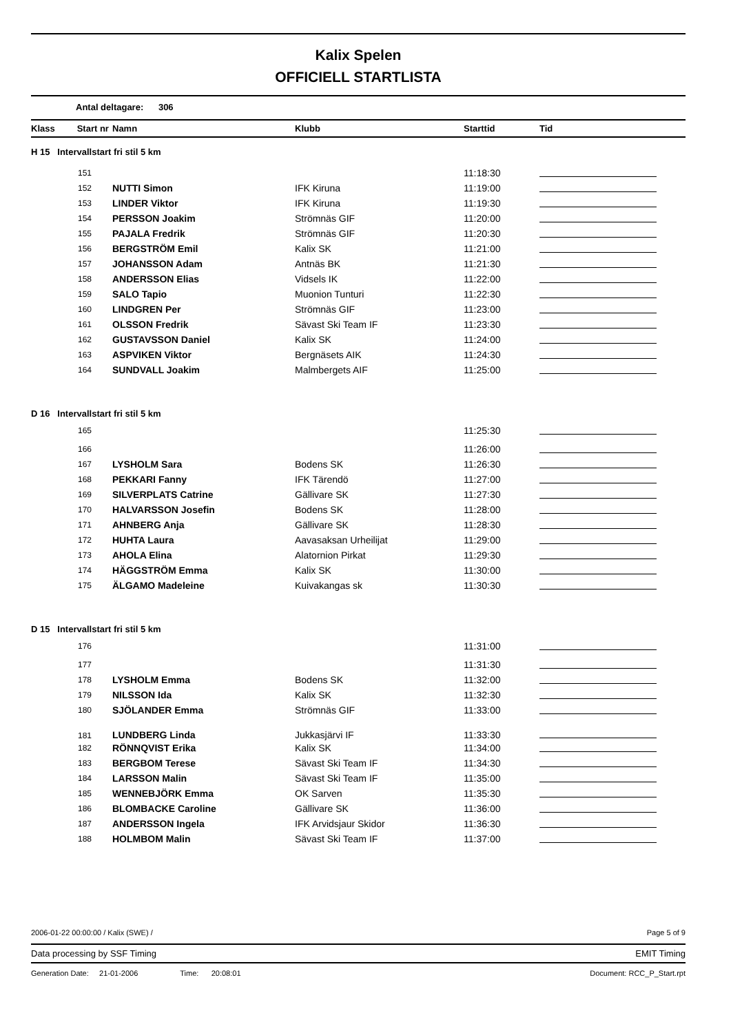Kalix Spelen
OFFICIELL STARTLISTA
Antal deltagare: 306
| Klass | Start nr | Namn | Klubb | Starttid | Tid |
| --- | --- | --- | --- | --- | --- |
| H 15 Intervallstart fri stil 5 km | | | | | |
| 151 | | | | 11:18:30 | |
| 152 | | NUTTI Simon | IFK Kiruna | 11:19:00 | |
| 153 | | LINDER Viktor | IFK Kiruna | 11:19:30 | |
| 154 | | PERSSON Joakim | Strömnäs GIF | 11:20:00 | |
| 155 | | PAJALA Fredrik | Strömnäs GIF | 11:20:30 | |
| 156 | | BERGSTRÖM Emil | Kalix SK | 11:21:00 | |
| 157 | | JOHANSSON Adam | Antnäs BK | 11:21:30 | |
| 158 | | ANDERSSON Elias | Vidsels IK | 11:22:00 | |
| 159 | | SALO Tapio | Muonion Tunturi | 11:22:30 | |
| 160 | | LINDGREN Per | Strömnäs GIF | 11:23:00 | |
| 161 | | OLSSON Fredrik | Sävast Ski Team IF | 11:23:30 | |
| 162 | | GUSTAVSSON Daniel | Kalix SK | 11:24:00 | |
| 163 | | ASPVIKEN Viktor | Bergnäsets AIK | 11:24:30 | |
| 164 | | SUNDVALL Joakim | Malmbergets AIF | 11:25:00 | |
| D 16 Intervallstart fri stil 5 km | | | | | |
| 165 | | | | 11:25:30 | |
| 166 | | | | 11:26:00 | |
| 167 | | LYSHOLM Sara | Bodens SK | 11:26:30 | |
| 168 | | PEKKARI Fanny | IFK Tärendö | 11:27:00 | |
| 169 | | SILVERPLATS Catrine | Gällivare SK | 11:27:30 | |
| 170 | | HALVARSSON Josefin | Bodens SK | 11:28:00 | |
| 171 | | AHNBERG Anja | Gällivare SK | 11:28:30 | |
| 172 | | HUHTA Laura | Aavasaksan Urheilijat | 11:29:00 | |
| 173 | | AHOLA Elina | Alatornion Pirkat | 11:29:30 | |
| 174 | | HÄGGSTRÖM Emma | Kalix SK | 11:30:00 | |
| 175 | | ÄLGAMO Madeleine | Kuivakangas sk | 11:30:30 | |
| D 15 Intervallstart fri stil 5 km | | | | | |
| 176 | | | | 11:31:00 | |
| 177 | | | | 11:31:30 | |
| 178 | | LYSHOLM Emma | Bodens SK | 11:32:00 | |
| 179 | | NILSSON Ida | Kalix SK | 11:32:30 | |
| 180 | | SJÖLANDER Emma | Strömnäs GIF | 11:33:00 | |
| 181 | | LUNDBERG Linda | Jukkasjärvi IF | 11:33:30 | |
| 182 | | RÖNNQVIST Erika | Kalix SK | 11:34:00 | |
| 183 | | BERGBOM Terese | Sävast Ski Team IF | 11:34:30 | |
| 184 | | LARSSON Malin | Sävast Ski Team IF | 11:35:00 | |
| 185 | | WENNEBJÖRK Emma | OK Sarven | 11:35:30 | |
| 186 | | BLOMBACKE Caroline | Gällivare SK | 11:36:00 | |
| 187 | | ANDERSSON Ingela | IFK Arvidsjaur Skidor | 11:36:30 | |
| 188 | | HOLMBOM Malin | Sävast Ski Team IF | 11:37:00 | |
2006-01-22 00:00:00 / Kalix (SWE) / Page 5 of 9
Data processing by SSF Timing EMIT Timing
Generation Date: 21-01-2006 Time: 20:08:01 Document: RCC_P_Start.rpt